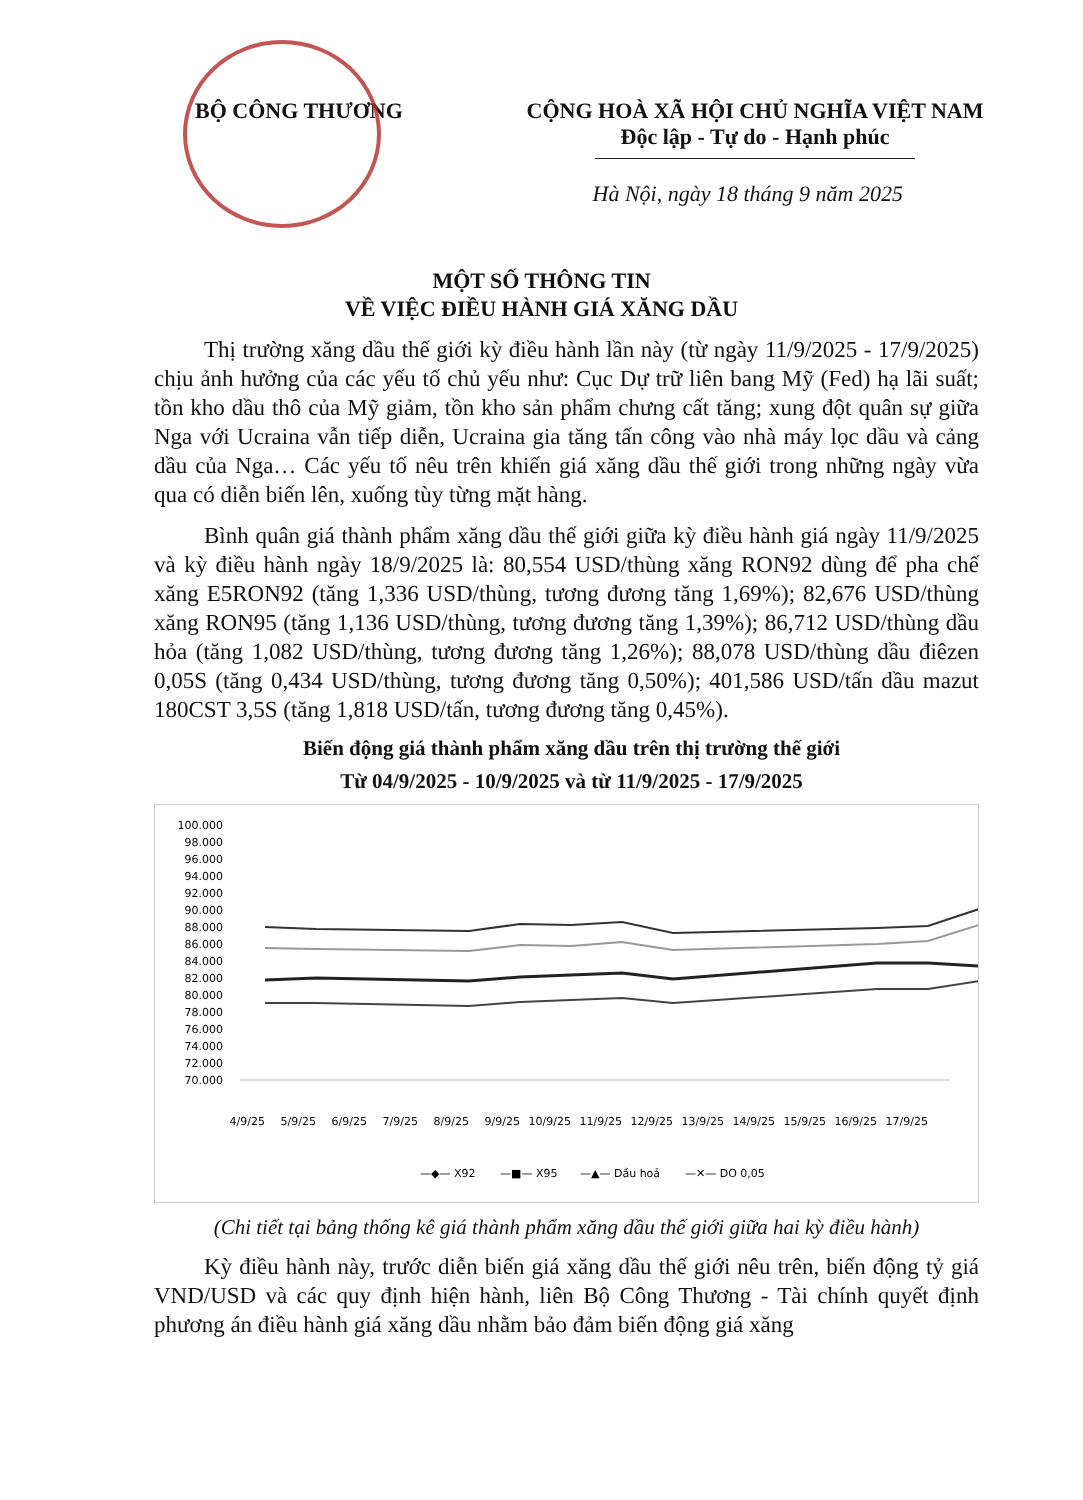BỘ CÔNG THƯƠNG CỘNG HOÀ XÃ HỘI CHỦ NGHĨA VIỆT NAM
Độc lập - Tự do - Hạnh phúc
Hà Nội, ngày 18 tháng 9 năm 2025
MỘT SỐ THÔNG TIN
VỀ VIỆC ĐIỀU HÀNH GIÁ XĂNG DẦU
Thị trường xăng dầu thế giới kỳ điều hành lần này (từ ngày 11/9/2025 - 17/9/2025) chịu ảnh hưởng của các yếu tố chủ yếu như: Cục Dự trữ liên bang Mỹ (Fed) hạ lãi suất; tồn kho dầu thô của Mỹ giảm, tồn kho sản phẩm chưng cất tăng; xung đột quân sự giữa Nga với Ucraina vẫn tiếp diễn, Ucraina gia tăng tấn công vào nhà máy lọc dầu và cảng dầu của Nga… Các yếu tố nêu trên khiến giá xăng dầu thế giới trong những ngày vừa qua có diễn biến lên, xuống tùy từng mặt hàng.
Bình quân giá thành phẩm xăng dầu thế giới giữa kỳ điều hành giá ngày 11/9/2025 và kỳ điều hành ngày 18/9/2025 là: 80,554 USD/thùng xăng RON92 dùng để pha chế xăng E5RON92 (tăng 1,336 USD/thùng, tương đương tăng 1,69%); 82,676 USD/thùng xăng RON95 (tăng 1,136 USD/thùng, tương đương tăng 1,39%); 86,712 USD/thùng dầu hỏa (tăng 1,082 USD/thùng, tương đương tăng 1,26%); 88,078 USD/thùng dầu điêzen 0,05S (tăng 0,434 USD/thùng, tương đương tăng 0,50%); 401,586 USD/tấn dầu mazut 180CST 3,5S (tăng 1,818 USD/tấn, tương đương tăng 0,45%).
Biến động giá thành phẩm xăng dầu trên thị trường thế giới
Từ 04/9/2025 - 10/9/2025 và từ 11/9/2025 - 17/9/2025
100.000
98.000
96.000
94.000
92.000
90.000
88.000
86.000
84.000
82.000
80.000
78.000
76.000
74.000
72.000
70.000
4/9/25
5/9/25
6/9/25
7/9/25
8/9/25
9/9/25
10/9/25
11/9/25
12/9/25
13/9/25
14/9/25
15/9/25
16/9/25
17/9/25
—◆— X92
—■— X95
—▲— Dầu hoả
—✕— DO 0,05
(Chi tiết tại bảng thống kê giá thành phẩm xăng dầu thế giới giữa hai kỳ điều hành)
Kỳ điều hành này, trước diễn biến giá xăng dầu thế giới nêu trên, biến động tỷ giá VND/USD và các quy định hiện hành, liên Bộ Công Thương - Tài chính quyết định phương án điều hành giá xăng dầu nhằm bảo đảm biến động giá xăng